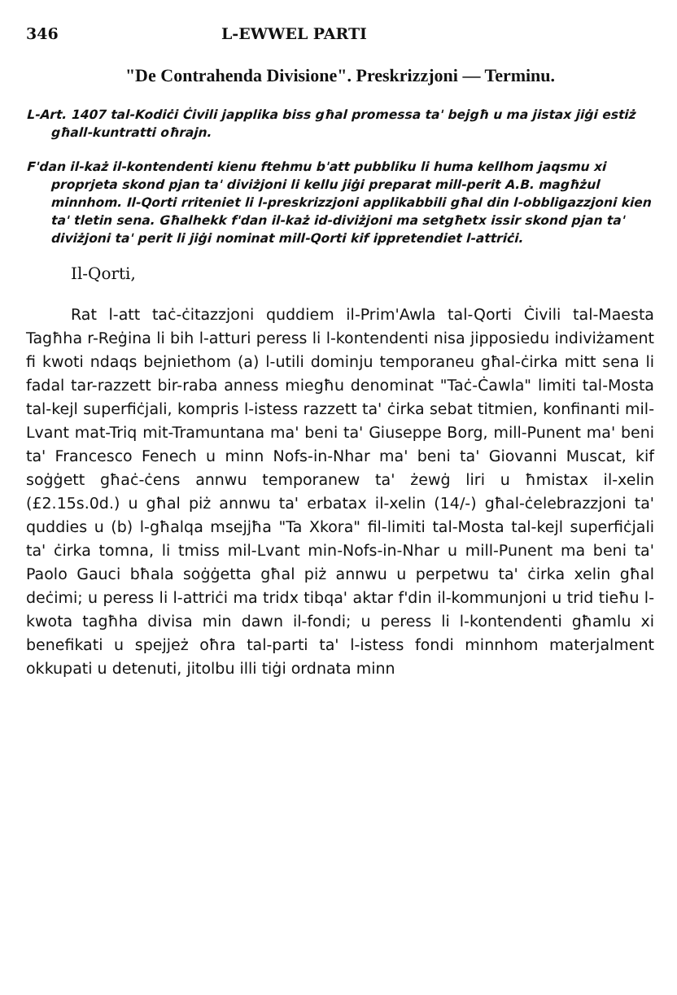346 L-EWWEL PARTI
"De Contrahenda Divisione". Preskrizzjoni — Terminu.
L-Art. 1407 tal-Kodiċi Ċivili japplika biss għal promessa ta' bejgħ u ma jistax jiġi estiż għall-kuntratti oħrajn.
F'dan il-każ il-kontendenti kienu ftehmu b'att pubbliku li huma kellhom jaqsmu xi proprjeta skond pjan ta' diviżjoni li kellu jiġi preparat mill-perit A.B. magħżul minnhom. Il-Qorti rriteniet li l-preskrizzjoni applikabbili għal din l-obbligazzjoni kien ta' tletin sena. Għalhekk f'dan il-każ id-diviżjoni ma setgħetx issir skond pjan ta' diviżjoni ta' perit li jiġi nominat mill-Qorti kif ippretendiet l-attriċi.
Il-Qorti,
Rat l-att taċ-ċitazzjoni quddiem il-Prim'Awla tal-Qorti Ċivili tal-Maesta Tagħha r-Reġina li bih l-atturi peress li l-kontendenti nisa jipposiedu indiviżament fi kwoti ndaqs bejniethom (a) l-utili dominju temporaneu għal-ċirka mitt sena li fadal tar-razzett bir-raba anness miegħu denominat "Taċ-Ċawla" limiti tal-Mosta tal-kejl superfiċjali, kompris l-istess razzett ta' ċirka sebat titmien, konfinanti mil-Lvant mat-Triq mit-Tramuntana ma' beni ta' Giuseppe Borg, mill-Punent ma' beni ta' Francesco Fenech u minn Nofs-in-Nhar ma' beni ta' Giovanni Muscat, kif soġġett għaċ-ċens annwu temporanew ta' żewġ liri u ħmistax il-xelin (£2.15s.0d.) u għal piż annwu ta' erbatax il-xelin (14/-) għal-ċelebrazzjoni ta' quddies u (b) l-għalqa msejjħa "Ta Xkora" fil-limiti tal-Mosta tal-kejl superfiċjali ta' ċirka tomna, li tmiss mil-Lvant min-Nofs-in-Nhar u mill-Punent ma beni ta' Paolo Gauci bħala soġġetta għal piż annwu u perpetwu ta' ċirka xelin għal deċimi; u peress li l-attriċi ma tridx tibqa' aktar f'din il-kommunjoni u trid tieħu l-kwota tagħha divisa min dawn il-fondi; u peress li l-kontendenti għamlu xi benefikati u spejjeż oħra tal-parti ta' l-istess fondi minnhom materjalment okkupati u detenuti, jitolbu illi tiġi ordnata minn